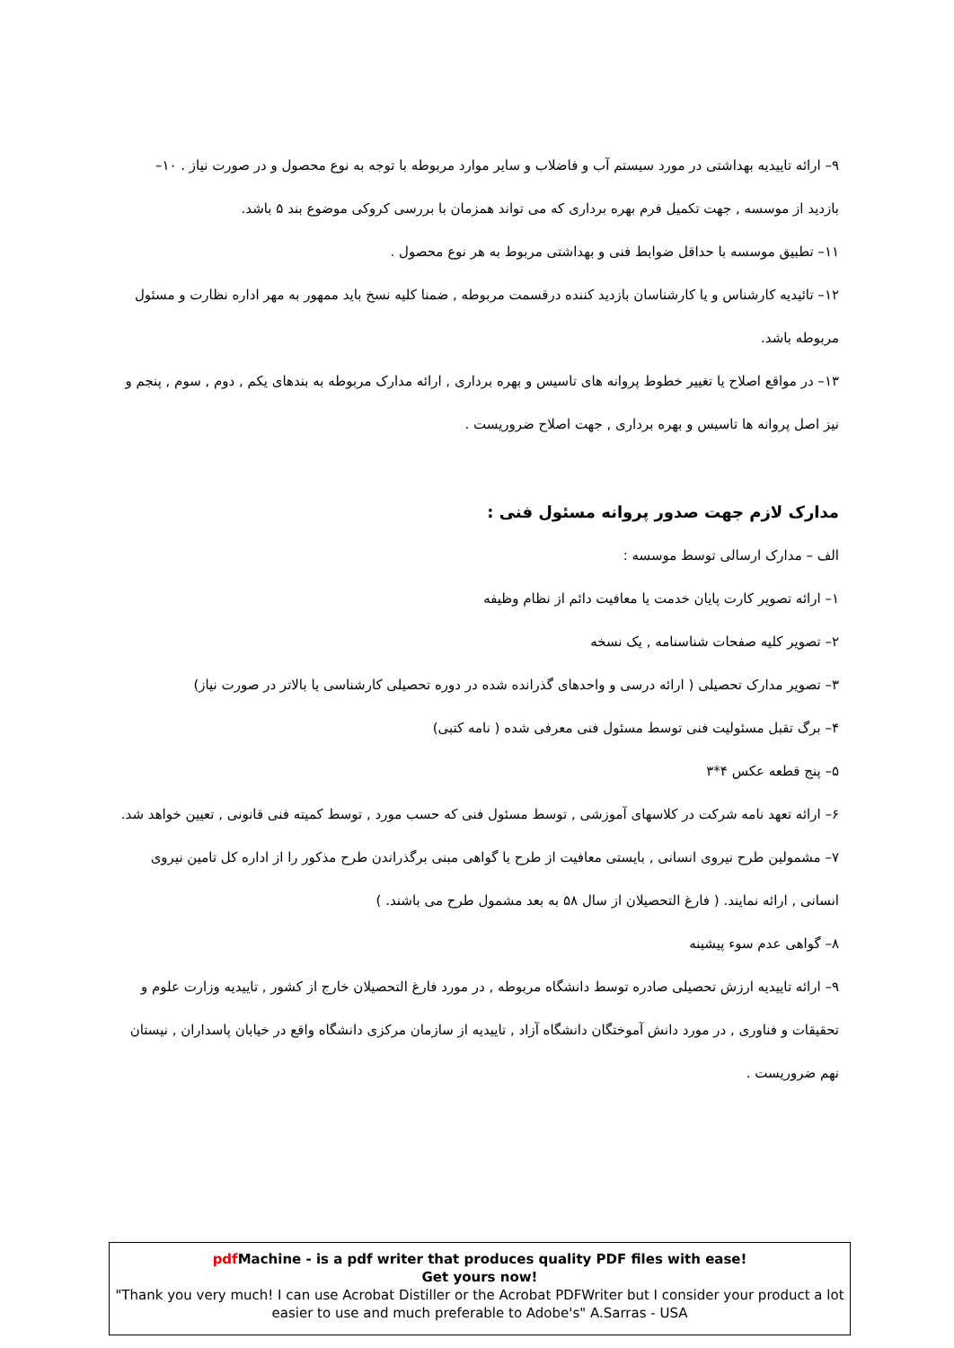۹– ارائه تاییدیه بهداشتی در مورد سیستم آب و فاضلاب و سایر موارد مربوطه با توجه به نوع محصول و در صورت نیاز . ۱۰–
بازدید از موسسه , جهت تکمیل فرم بهره برداری که می تواند همزمان با بررسی کروکی موضوع بند ۵ باشد.
۱۱– تطبیق موسسه با حداقل ضوابط فنی و بهداشتی مربوط به هر نوع محصول .
۱۲– تائیدیه کارشناس و یا کارشناسان بازدید کننده درقسمت مربوطه , ضمنا کلیه نسخ باید ممهور به مهر اداره نظارت و مسئول مربوطه باشد.
۱۳– در مواقع اصلاح یا تغییر خطوط پروانه های تاسیس و بهره برداری , ارائه مدارک مربوطه به بندهای یکم , دوم , سوم , پنجم و نیز اصل پروانه ها تاسیس و بهره برداری , جهت اصلاح ضروریست .
مدارک لازم جهت صدور پروانه مسئول فنی :
الف – مدارک ارسالی توسط موسسه :
۱– ارائه تصویر کارت پایان خدمت یا معافیت دائم از نظام وظیفه
۲– تصویر کلیه صفحات شناسنامه , یک نسخه
۳– تصویر مدارک تحصیلی ( ارائه درسی و واحدهای گذرانده شده در دوره تحصیلی کارشناسی یا بالاتر در صورت نیاز)
۴– برگ تقبل مسئولیت فنی توسط مسئول فنی معرفی شده ( نامه کتبی)
۵– پنج قطعه عکس ۴*۳
۶– ارائه تعهد نامه شرکت در کلاسهای آموزشی , توسط مسئول فنی که حسب مورد , توسط کمیته فنی قانونی , تعیین خواهد شد.
۷– مشمولین طرح نیروی انسانی , بایستی معافیت از طرح یا گواهی مبنی برگذراندن طرح مذکور را از اداره کل تامین نیروی انسانی , ارائه نمایند. ( فارغ التحصیلان از سال ۵۸ به بعد مشمول طرح می باشند. )
۸– گواهی عدم سوء پیشینه
۹– ارائه تاییدیه ارزش تحصیلی صادره توسط دانشگاه مربوطه , در مورد فارغ التحصیلان خارج از کشور , تاییدیه وزارت علوم و تحقیقات و فناوری , در مورد دانش آموختگان دانشگاه آزاد , تاییدیه از سازمان مرکزی دانشگاه واقع در خیابان پاسداران , نیستان نهم ضروریست .
pdf Machine - is a pdf writer that produces quality PDF files with ease!
Get yours now!
"Thank you very much! I can use Acrobat Distiller or the Acrobat PDFWriter but I consider your product a lot easier to use and much preferable to Adobe's" A.Sarras - USA